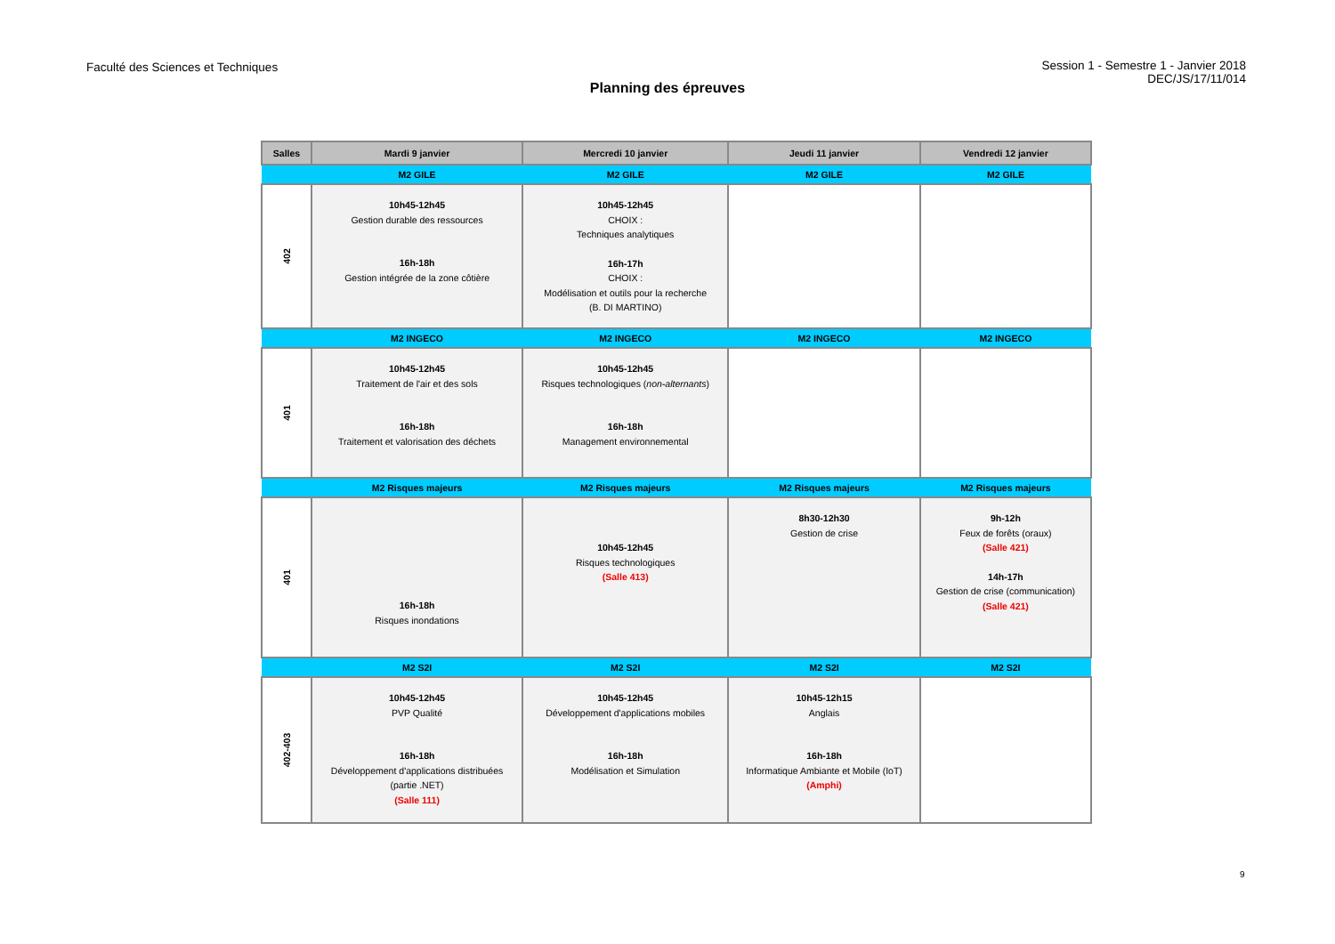Faculté des Sciences et Techniques
Session 1 - Semestre 1 - Janvier 2018
DEC/JS/17/11/014
Planning des épreuves
| Salles | Mardi 9 janvier | Mercredi 10 janvier | Jeudi 11 janvier | Vendredi 12 janvier |
| --- | --- | --- | --- | --- |
| | M2 GILE | M2 GILE | M2 GILE | M2 GILE |
| 402 | 10h45-12h45 Gestion durable des ressources 16h-18h Gestion intégrée de la zone côtière | 10h45-12h45 CHOIX : Techniques analytiques 16h-17h CHOIX : Modélisation et outils pour la recherche (B. DI MARTINO) | | |
| | M2 INGECO | M2 INGECO | M2 INGECO | M2 INGECO |
| 401 | 10h45-12h45 Traitement de l'air et des sols 16h-18h Traitement et valorisation des déchets | 10h45-12h45 Risques technologiques ( non-alternants ) 16h-18h Management environnemental | | |
| | M2 Risques majeurs | M2 Risques majeurs | M2 Risques majeurs | M2 Risques majeurs |
| 401 | 16h-18h Risques inondations | 10h45-12h45 Risques technologiques (Salle 413) | 8h30-12h30 Gestion de crise | 9h-12h Feux de forêts (oraux) (Salle 421) 14h-17h Gestion de crise (communication) (Salle 421) |
| | M2 S2I | M2 S2I | M2 S2I | M2 S2I |
| 402-403 | 10h45-12h45 PVP Qualité 16h-18h Développement d'applications distribuées (partie .NET) (Salle 111) | 10h45-12h45 Développement d'applications mobiles 16h-18h Modélisation et Simulation | 10h45-12h15 Anglais 16h-18h Informatique Ambiante et Mobile (IoT) (Amphi) | |
9